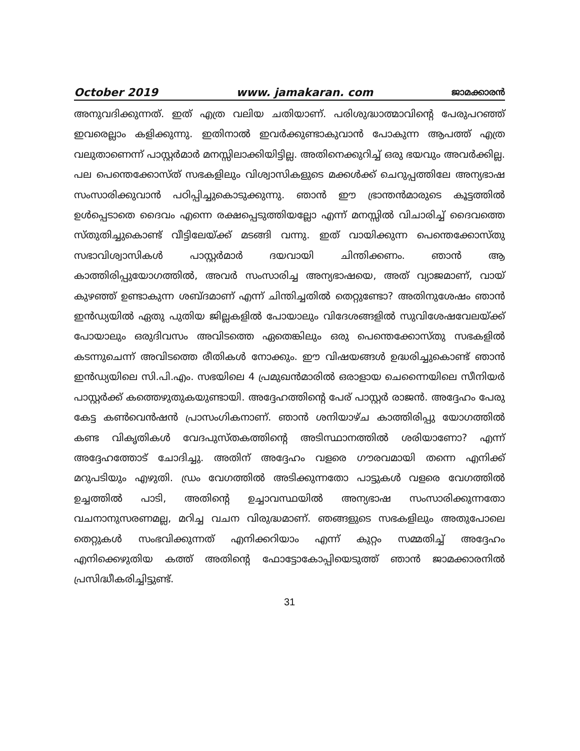October 2019 www. jamakaran. com ജാമക്കാരൻ
അനുവദിക്കുന്നത്. ഇത് എത്ര വലിയ ചതിയാണ്. പരിശുദ്ധാത്മാവിന്റെ പേരുപറഞ്ഞ് ഇവരെല്ലാം കളിക്കുന്നു. ഇതിനാൽ ഇവർക്കുണ്ടാകുവാൻ പോകുന്ന ആപത്ത് എത്ര വലുതാണെന്ന് പാസ്റ്റർമാർ മനസ്സിലാക്കിയിട്ടില്ല. അതിനെക്കുറിച്ച് ഒരു ഭയവും അവർക്കില്ല. പല പെന്തെക്കോസ്ത് സഭകളിലും വിശ്വാസികളുടെ മക്കൾക്ക് ചെറുപ്പത്തിലേ അന്യഭാഷ സംസാരിക്കുവാൻ പഠിപ്പിച്ചുകൊടുക്കുന്നു. ഞാൻ ഈ ഭ്രാന്തൻമാരുടെ കൂട്ടത്തിൽ ഉൾപ്പെടാതെ ദൈവം എന്നെ രക്ഷപ്പെടുത്തിയല്ലോ എന്ന് മനസ്സിൽ വിചാരിച്ച് ദൈവത്തെ സ്തുതിച്ചുകൊണ്ട് വീട്ടിലേയ്ക്ക് മടങ്ങി വന്നു. ഇത് വായിക്കുന്ന പെന്തെക്കോസ്തു സഭാവിശ്വാസികൾ പാസ്റ്റർമാർ ദയവായി ചിന്തിക്കണം. ഞാൻ ആ കാത്തിരിപ്പുയോഗത്തിൽ, അവർ സംസാരിച്ച അന്യഭാഷയെ, അത് വ്യാജമാണ്, വായ് കുഴഞ്ഞ് ഉണ്ടാകുന്ന ശബ്ദമാണ് എന്ന് ചിന്തിച്ചതിൽ തെറ്റുണ്ടോ? അതിനുശേഷം ഞാൻ ഇൻഡ്യയിൽ ഏതു പുതിയ ജില്ലകളിൽ പോയാലും വിദേശങ്ങളിൽ സുവിശേഷവേലയ്ക്ക് പോയാലും ഒരുദിവസം അവിടത്തെ ഏതെങ്കിലും ഒരു പെന്തെക്കോസ്തു സഭകളിൽ കടന്നുചെന്ന് അവിടത്തെ രീതികൾ നോക്കും. ഈ വിഷയങ്ങൾ ഉദ്ധരിച്ചുകൊണ്ട് ഞാൻ ഇൻഡ്യയിലെ സി.പി.എം. സഭയിലെ 4 പ്രമുഖൻമാരിൽ ഒരാളായ ചെന്നൈയിലെ സീനിയർ പാസ്റ്റർക്ക് കത്തെഴുതുകയുണ്ടായി. അദ്ദേഹത്തിന്റെ പേര് പാസ്റ്റർ രാജൻ. അദ്ദേഹം പേരു കേട്ട കൺവെൻഷൻ പ്രാസംഗികനാണ്. ഞാൻ ശനിയാഴ്ച കാത്തിരിപ്പു യോഗത്തിൽ കണ്ട വികൃതികൾ വേദപുസ്തകത്തിന്റെ അടിസ്ഥാനത്തിൽ ശരിയാണോ? എന്ന് അദ്ദേഹത്തോട് ചോദിച്ചു. അതിന് അദ്ദേഹം വളരെ ഗൗരവമായി തന്നെ എനിക്ക് മറുപടിയും എഴുതി. ഡ്രം വേഗത്തിൽ അടിക്കുന്നതോ പാട്ടുകൾ വളരെ വേഗത്തിൽ ഉച്ചത്തിൽ പാടി, അതിന്റെ ഉച്ചാവസ്ഥയിൽ അന്യഭാഷ സംസാരിക്കുന്നതോ വചനാനുസരണമല്ല, മറിച്ച വചന വിരുദ്ധമാണ്. ഞങ്ങളുടെ സഭകളിലും അതുപോലെ തെറ്റുകൾ സംഭവിക്കുന്നത് എനിക്കറിയാം എന്ന് കുറ്റം സമ്മതിച്ച് അദ്ദേഹം എനിക്കെഴുതിയ കത്ത് അതിന്റെ ഫോട്ടോകോപ്പിയെടുത്ത് ഞാൻ ജാമക്കാരനിൽ പ്രസിദ്ധീകരിച്ചിട്ടുണ്ട്.
31